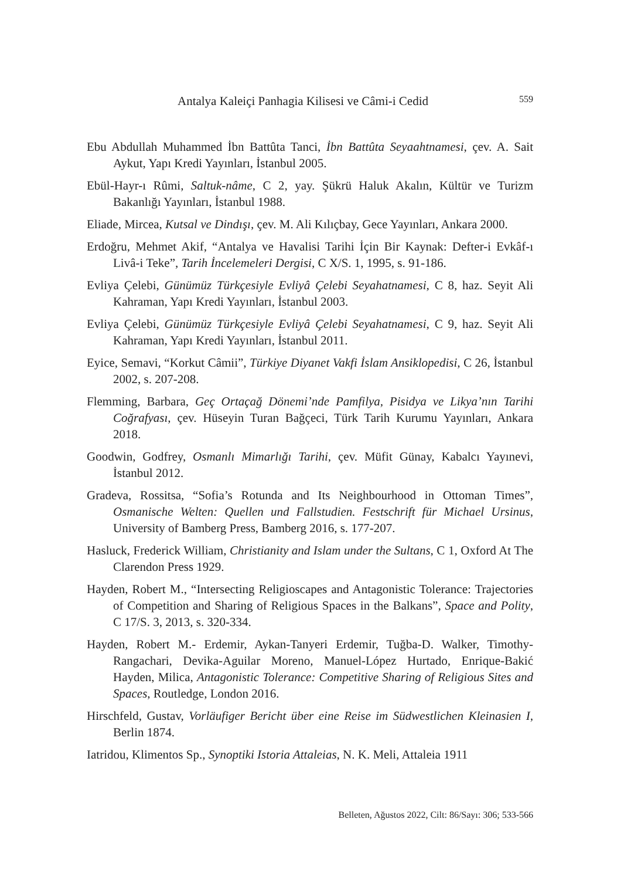Antalya Kaleiçi Panhagia Kilisesi ve Câmi-i Cedid 559
Ebu Abdullah Muhammed İbn Battûta Tanci, İbn Battûta Seyaahtnamesi, çev. A. Sait Aykut, Yapı Kredi Yayınları, İstanbul 2005.
Ebül-Hayr-ı Rûmi, Saltuk-nâme, C 2, yay. Şükrü Haluk Akalın, Kültür ve Turizm Bakanlığı Yayınları, İstanbul 1988.
Eliade, Mircea, Kutsal ve Dindışı, çev. M. Ali Kılıçbay, Gece Yayınları, Ankara 2000.
Erdoğru, Mehmet Akif, “Antalya ve Havalisi Tarihi İçin Bir Kaynak: Defter-i Evkâf-ı Livâ-i Teke”, Tarih İncelemeleri Dergisi, C X/S. 1, 1995, s. 91-186.
Evliya Çelebi, Günümüz Türkçesiyle Evliyâ Çelebi Seyahatnamesi, C 8, haz. Seyit Ali Kahraman, Yapı Kredi Yayınları, İstanbul 2003.
Evliya Çelebi, Günümüz Türkçesiyle Evliyâ Çelebi Seyahatnamesi, C 9, haz. Seyit Ali Kahraman, Yapı Kredi Yayınları, İstanbul 2011.
Eyice, Semavi, “Korkut Câmii”, Türkiye Diyanet Vakfi İslam Ansiklopedisi, C 26, İstanbul 2002, s. 207-208.
Flemming, Barbara, Geç Ortaçağ Dönemi’nde Pamfilya, Pisidya ve Likya’nın Tarihi Coğrafyası, çev. Hüseyin Turan Bağçeci, Türk Tarih Kurumu Yayınları, Ankara 2018.
Goodwin, Godfrey, Osmanlı Mimarlığı Tarihi, çev. Müfit Günay, Kabalcı Yayınevi, İstanbul 2012.
Gradeva, Rossitsa, “Sofia’s Rotunda and Its Neighbourhood in Ottoman Times”, Osmanische Welten: Quellen und Fallstudien. Festschrift für Michael Ursinus, University of Bamberg Press, Bamberg 2016, s. 177-207.
Hasluck, Frederick William, Christianity and Islam under the Sultans, C 1, Oxford At The Clarendon Press 1929.
Hayden, Robert M., “Intersecting Religioscapes and Antagonistic Tolerance: Trajectories of Competition and Sharing of Religious Spaces in the Balkans”, Space and Polity, C 17/S. 3, 2013, s. 320-334.
Hayden, Robert M.- Erdemir, Aykan-Tanyeri Erdemir, Tuğba-D. Walker, Timothy-Rangachari, Devika-Aguilar Moreno, Manuel-López Hurtado, Enrique-Bakić Hayden, Milica, Antagonistic Tolerance: Competitive Sharing of Religious Sites and Spaces, Routledge, London 2016.
Hirschfeld, Gustav, Vorläufiger Bericht über eine Reise im Südwestlichen Kleinasien I, Berlin 1874.
Iatridou, Klimentos Sp., Synoptiki Istoria Attaleias, N. K. Meli, Attaleia 1911
Belleten, Ağustos 2022, Cilt: 86/Sayı: 306; 533-566